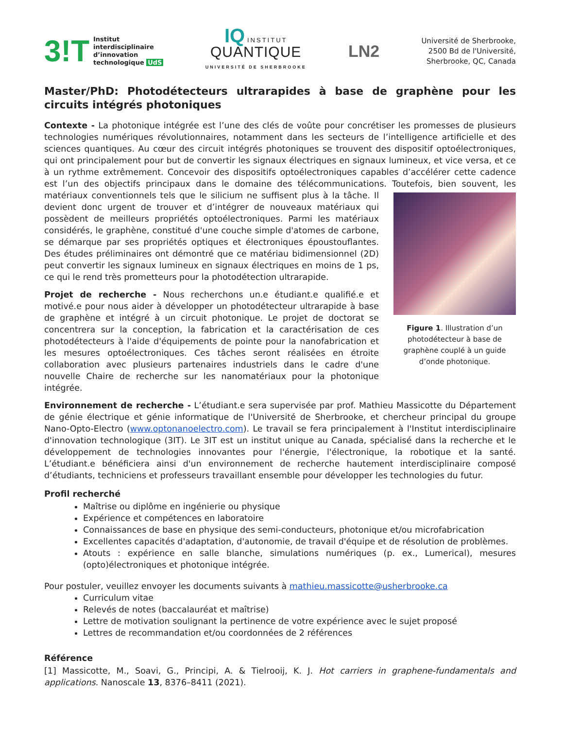3!T Institut
interdisciplinaire
d’innovation
technologique UdS
IQ INSTITUT
QUANTIQUE
UNIVERSITÉ DE SHERBROOKE
LN2
Université de Sherbrooke,
2500 Bd de l'Université,
Sherbrooke, QC, Canada
Master/PhD: Photodétecteurs ultrarapides à base de graphène pour les circuits intégrés photoniques
Contexte - La photonique intégrée est l’une des clés de voûte pour concrétiser les promesses de plusieurs technologies numériques révolutionnaires, notamment dans les secteurs de l’intelligence artificielle et des sciences quantiques. Au cœur des circuit intégrés photoniques se trouvent des dispositif optoélectroniques, qui ont principalement pour but de convertir les signaux électriques en signaux lumineux, et vice versa, et ce à un rythme extrêmement. Concevoir des dispositifs optoélectroniques capables d’accélérer cette cadence est l’un des objectifs principaux dans le domaine des télécommunications. Toutefois, bien souvent, les Figure 1. Illustration d’un photodétecteur à base de graphène couplé à un guide d’onde photonique. matériaux conventionnels tels que le silicium ne suffisent plus à la tâche. Il devient donc urgent de trouver et d’intégrer de nouveaux matériaux qui possèdent de meilleurs propriétés optoélectroniques. Parmi les matériaux considérés, le graphène, constitué d'une couche simple d'atomes de carbone, se démarque par ses propriétés optiques et électroniques époustouflantes. Des études préliminaires ont démontré que ce matériau bidimensionnel (2D) peut convertir les signaux lumineux en signaux électriques en moins de 1 ps, ce qui le rend très prometteurs pour la photodétection ultrarapide.
Projet de recherche - Nous recherchons un.e étudiant.e qualifié.e et motivé.e pour nous aider à développer un photodétecteur ultrarapide à base de graphène et intégré à un circuit photonique. Le projet de doctorat se concentrera sur la conception, la fabrication et la caractérisation de ces photodétecteurs à l'aide d'équipements de pointe pour la nanofabrication et les mesures optoélectroniques. Ces tâches seront réalisées en étroite collaboration avec plusieurs partenaires industriels dans le cadre d'une nouvelle Chaire de recherche sur les nanomatériaux pour la photonique intégrée.
Environnement de recherche - L’étudiant.e sera supervisée par prof. Mathieu Massicotte du Département de génie électrique et génie informatique de l'Université de Sherbrooke, et chercheur principal du groupe Nano-Opto-Electro (www.optonanoelectro.com). Le travail se fera principalement à l'Institut interdisciplinaire d'innovation technologique (3IT). Le 3IT est un institut unique au Canada, spécialisé dans la recherche et le développement de technologies innovantes pour l'énergie, l'électronique, la robotique et la santé. L’étudiant.e bénéficiera ainsi d'un environnement de recherche hautement interdisciplinaire composé d’étudiants, techniciens et professeurs travaillant ensemble pour développer les technologies du futur.
Profil recherché
Maîtrise ou diplôme en ingénierie ou physique
Expérience et compétences en laboratoire
Connaissances de base en physique des semi-conducteurs, photonique et/ou microfabrication
Excellentes capacités d'adaptation, d'autonomie, de travail d'équipe et de résolution de problèmes.
Atouts : expérience en salle blanche, simulations numériques (p. ex., Lumerical), mesures (opto)électroniques et photonique intégrée.
Pour postuler, veuillez envoyer les documents suivants à mathieu.massicotte@usherbrooke.ca
Curriculum vitae
Relevés de notes (baccalauréat et maîtrise)
Lettre de motivation soulignant la pertinence de votre expérience avec le sujet proposé
Lettres de recommandation et/ou coordonnées de 2 références
Référence
[1] Massicotte, M., Soavi, G., Principi, A. & Tielrooij, K. J. Hot carriers in graphene-fundamentals and applications. Nanoscale 13, 8376–8411 (2021).